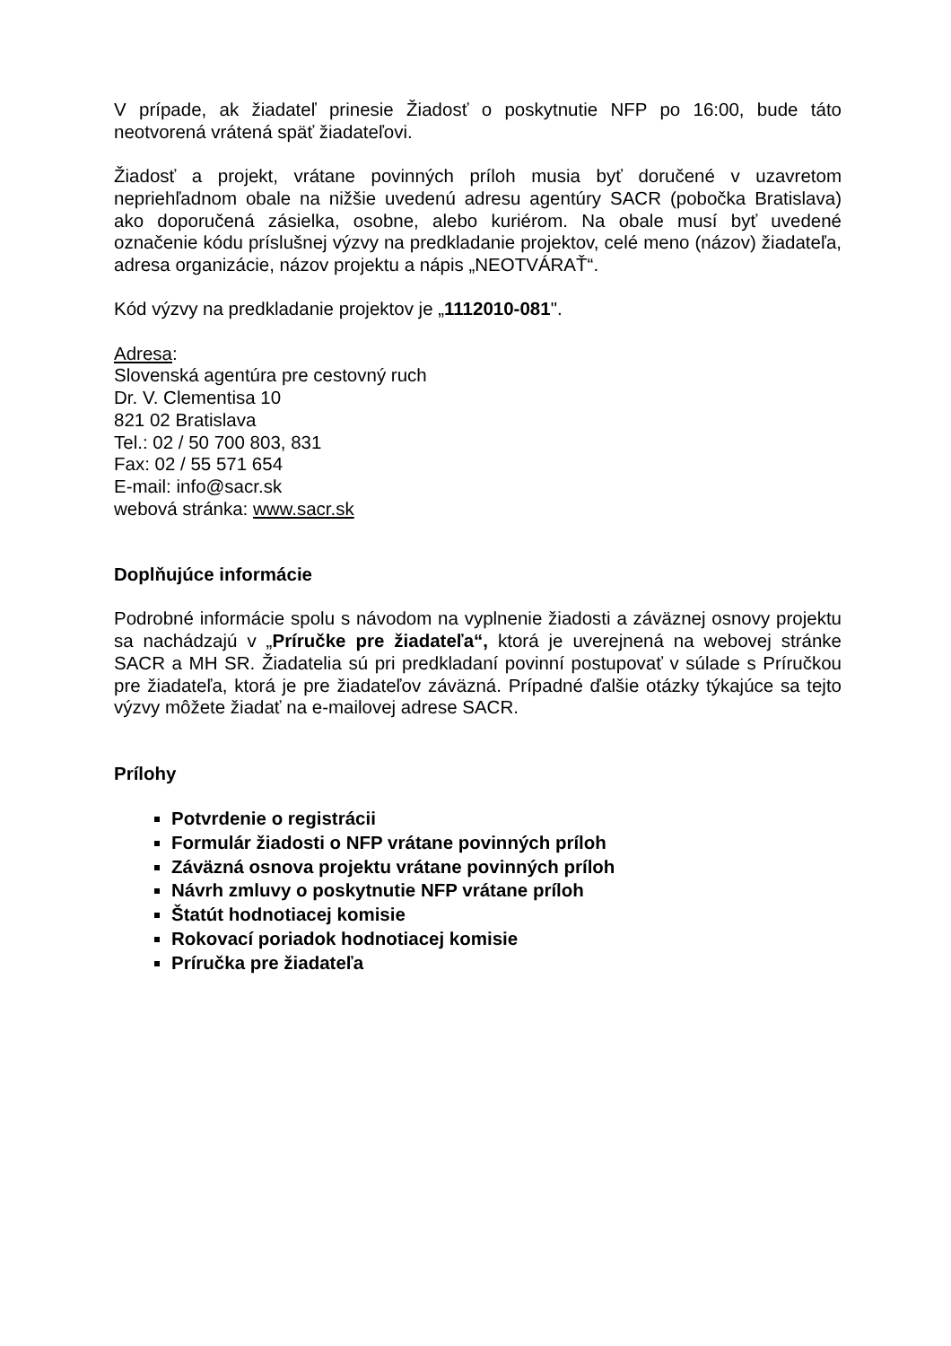V prípade, ak žiadateľ prinesie Žiadosť o poskytnutie NFP po 16:00, bude táto neotvorená vrátená späť žiadateľovi.
Žiadosť a projekt, vrátane povinných príloh musia byť doručené v uzavretom nepriehľadnom obale na nižšie uvedenú adresu agentúry SACR (pobočka Bratislava) ako doporučená zásielka, osobne, alebo kuriérom. Na obale musí byť uvedené označenie kódu príslušnej výzvy na predkladanie projektov, celé meno (názov) žiadateľa, adresa organizácie, názov projektu a nápis „NEOTVÁRAŤ“.
Kód výzvy na predkladanie projektov je „1112010-081".
Adresa:
Slovenská agentúra pre cestovný ruch
Dr. V. Clementisa 10
821 02 Bratislava
Tel.: 02 / 50 700 803, 831
Fax: 02 / 55 571 654
E-mail: info@sacr.sk
webová stránka: www.sacr.sk
Doplňujúce informácie
Podrobné informácie spolu s návodom na vyplnenie žiadosti a záväznej osnovy projektu sa nachádzajú v „Príručke pre žiadateľa“, ktorá je uverejnená na webovej stránke SACR a MH SR. Žiadatelia sú pri predkladaní povinní postupovať v súlade s Príručkou pre žiadateľa, ktorá je pre žiadateľov záväzná. Prípadné ďalšie otázky týkajúce sa tejto výzvy môžete žiadať na e-mailovej adrese SACR.
Prílohy
Potvrdenie o registrácii
Formulár žiadosti o NFP vrátane povinných príloh
Záväzná osnova projektu vrátane povinných príloh
Návrh zmluvy o poskytnutie NFP vrátane príloh
Štatút hodnotiacej komisie
Rokovací poriadok hodnotiacej komisie
Príručka pre žiadateľa